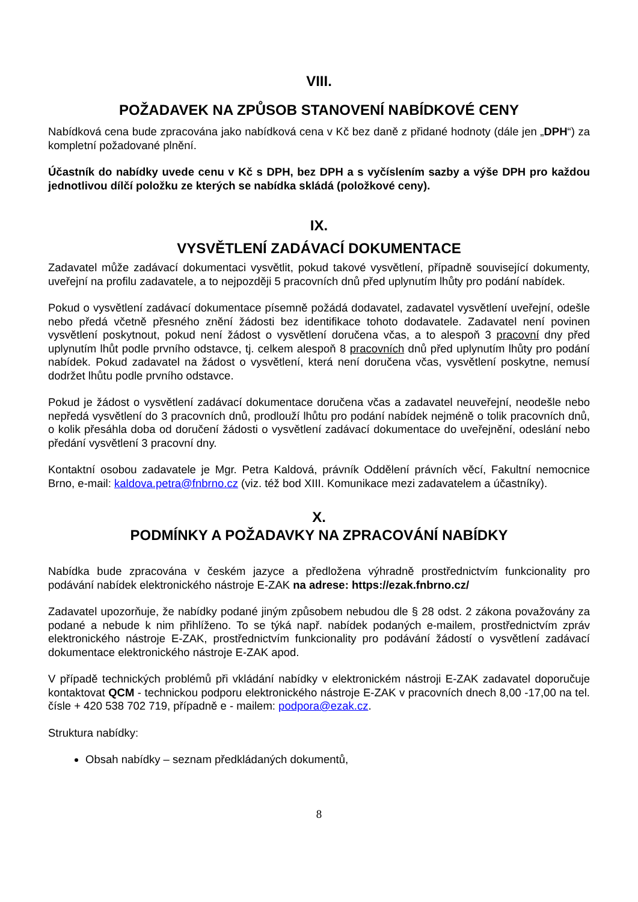VIII.
POŽADAVEK NA ZPŮSOB STANOVENÍ NABÍDKOVÉ CENY
Nabídková cena bude zpracována jako nabídková cena v Kč bez daně z přidané hodnoty (dále jen „DPH“) za kompletní požadované plnění.
Účastník do nabídky uvede cenu v Kč s DPH, bez DPH a s vyčíslením sazby a výše DPH pro každou jednotlivou dílčí položku ze kterých se nabídka skládá (položkové ceny).
IX.
VYSVĚTLENÍ ZADÁVACÍ DOKUMENTACE
Zadavatel může zadávací dokumentaci vysvětlit, pokud takové vysvětlení, případně související dokumenty, uveřejní na profilu zadavatele, a to nejpozději 5 pracovních dnů před uplynutím lhůty pro podání nabídek.
Pokud o vysvětlení zadávací dokumentace písemně požádá dodavatel, zadavatel vysvětlení uveřejní, odešle nebo předá včetně přesného znění žádosti bez identifikace tohoto dodavatele. Zadavatel není povinen vysvětlení poskytnout, pokud není žádost o vysvětlení doručena včas, a to alespoň 3 pracovní dny před uplynutím lhůt podle prvního odstavce, tj. celkem alespoň 8 pracovních dnů před uplynutím lhůty pro podání nabídek. Pokud zadavatel na žádost o vysvětlení, která není doručena včas, vysvětlení poskytne, nemusí dodržet lhůtu podle prvního odstavce.
Pokud je žádost o vysvětlení zadávací dokumentace doručena včas a zadavatel neuveřejní, neodešle nebo nepředá vysvětlení do 3 pracovních dnů, prodlouží lhůtu pro podání nabídek nejméně o tolik pracovních dnů, o kolik přesáhla doba od doručení žádosti o vysvětlení zadávací dokumentace do uveřejnění, odeslání nebo předání vysvětlení 3 pracovní dny.
Kontaktní osobou zadavatele je Mgr. Petra Kaldová, právník Oddělení právních věcí, Fakultní nemocnice Brno, e-mail: kaldova.petra@fnbrno.cz (viz. též bod XIII. Komunikace mezi zadavatelem a účastníky).
X.
PODMÍNKY A POŽADAVKY NA ZPRACOVÁNÍ NABÍDKY
Nabídka bude zpracována v českém jazyce a předložena výhradně prostřednictvím funkcionality pro podávání nabídek elektronického nástroje E-ZAK na adrese: https://ezak.fnbrno.cz/
Zadavatel upozorňuje, že nabídky podané jiným způsobem nebudou dle § 28 odst. 2 zákona považovány za podané a nebude k nim přihlíženo. To se týká např. nabídek podaných e-mailem, prostřednictvím zpráv elektronického nástroje E-ZAK, prostřednictvím funkcionality pro podávání žádostí o vysvětlení zadávací dokumentace elektronického nástroje E-ZAK apod.
V případě technických problémů při vkládání nabídky v elektronickém nástroji E-ZAK zadavatel doporučuje kontaktovat QCM - technickou podporu elektronického nástroje E-ZAK v pracovních dnech 8,00 -17,00 na tel. čísle + 420 538 702 719, případně e - mailem: podpora@ezak.cz.
Struktura nabídky:
Obsah nabídky – seznam předkládaných dokumentů,
8